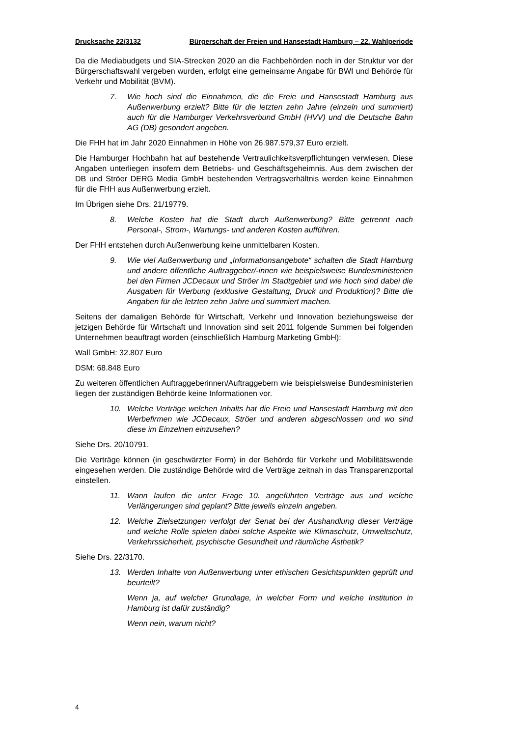Drucksache 22/3132 Bürgerschaft der Freien und Hansestadt Hamburg – 22. Wahlperiode
Da die Mediabudgets und SIA-Strecken 2020 an die Fachbehörden noch in der Struktur vor der Bürgerschaftswahl vergeben wurden, erfolgt eine gemeinsame Angabe für BWI und Behörde für Verkehr und Mobilität (BVM).
7. Wie hoch sind die Einnahmen, die die Freie und Hansestadt Hamburg aus Außenwerbung erzielt? Bitte für die letzten zehn Jahre (einzeln und summiert) auch für die Hamburger Verkehrsverbund GmbH (HVV) und die Deutsche Bahn AG (DB) gesondert angeben.
Die FHH hat im Jahr 2020 Einnahmen in Höhe von 26.987.579,37 Euro erzielt.
Die Hamburger Hochbahn hat auf bestehende Vertraulichkeitsverpflichtungen verwiesen. Diese Angaben unterliegen insofern dem Betriebs- und Geschäftsgeheimnis. Aus dem zwischen der DB und Ströer DERG Media GmbH bestehenden Vertragsverhältnis werden keine Einnahmen für die FHH aus Außenwerbung erzielt.
Im Übrigen siehe Drs. 21/19779.
8. Welche Kosten hat die Stadt durch Außenwerbung? Bitte getrennt nach Personal-, Strom-, Wartungs- und anderen Kosten aufführen.
Der FHH entstehen durch Außenwerbung keine unmittelbaren Kosten.
9. Wie viel Außenwerbung und „Informationsangebote“ schalten die Stadt Hamburg und andere öffentliche Auftraggeber/-innen wie beispielsweise Bundesministerien bei den Firmen JCDecaux und Ströer im Stadtgebiet und wie hoch sind dabei die Ausgaben für Werbung (exklusive Gestaltung, Druck und Produktion)? Bitte die Angaben für die letzten zehn Jahre und summiert machen.
Seitens der damaligen Behörde für Wirtschaft, Verkehr und Innovation beziehungsweise der jetzigen Behörde für Wirtschaft und Innovation sind seit 2011 folgende Summen bei folgenden Unternehmen beauftragt worden (einschließlich Hamburg Marketing GmbH):
Wall GmbH: 32.807 Euro
DSM: 68.848 Euro
Zu weiteren öffentlichen Auftraggeberinnen/Auftraggebern wie beispielsweise Bundesministerien liegen der zuständigen Behörde keine Informationen vor.
10. Welche Verträge welchen Inhalts hat die Freie und Hansestadt Hamburg mit den Werbefirmen wie JCDecaux, Ströer und anderen abgeschlossen und wo sind diese im Einzelnen einzusehen?
Siehe Drs. 20/10791.
Die Verträge können (in geschwärzter Form) in der Behörde für Verkehr und Mobilitätswende eingesehen werden. Die zuständige Behörde wird die Verträge zeitnah in das Transparenzportal einstellen.
11. Wann laufen die unter Frage 10. angeführten Verträge aus und welche Verlängerungen sind geplant? Bitte jeweils einzeln angeben.
12. Welche Zielsetzungen verfolgt der Senat bei der Aushandlung dieser Verträge und welche Rolle spielen dabei solche Aspekte wie Klimaschutz, Umweltschutz, Verkehrssicherheit, psychische Gesundheit und räumliche Ästhetik?
Siehe Drs. 22/3170.
13. Werden Inhalte von Außenwerbung unter ethischen Gesichtspunkten geprüft und beurteilt?
Wenn ja, auf welcher Grundlage, in welcher Form und welche Institution in Hamburg ist dafür zuständig?
Wenn nein, warum nicht?
4